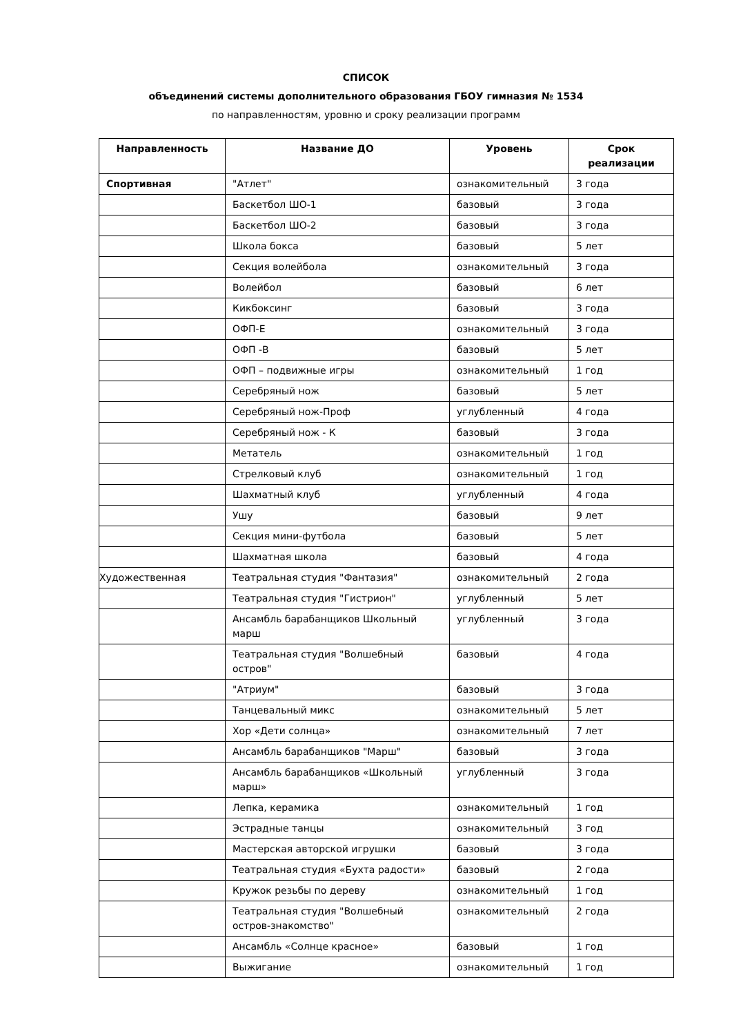СПИСОК
объединений системы дополнительного образования ГБОУ гимназия № 1534
по направленностям, уровню и сроку реализации программ
| Направленность | Название ДО | Уровень | Срок реализации |
| --- | --- | --- | --- |
| Спортивная | "Атлет" | ознакомительный | 3 года |
| | Баскетбол ШО-1 | базовый | 3 года |
| | Баскетбол ШО-2 | базовый | 3 года |
| | Школа бокса | базовый | 5 лет |
| | Секция волейбола | ознакомительный | 3 года |
| | Волейбол | базовый | 6 лет |
| | Кикбоксинг | базовый | 3 года |
| | ОФП-Е | ознакомительный | 3 года |
| | ОФП -В | базовый | 5 лет |
| | ОФП – подвижные игры | ознакомительный | 1 год |
| | Серебряный нож | базовый | 5 лет |
| | Серебряный нож-Проф | углубленный | 4 года |
| | Серебряный нож - К | базовый | 3 года |
| | Метатель | ознакомительный | 1 год |
| | Стрелковый клуб | ознакомительный | 1 год |
| | Шахматный клуб | углубленный | 4 года |
| | Ушу | базовый | 9 лет |
| | Секция мини-футбола | базовый | 5 лет |
| | Шахматная школа | базовый | 4 года |
| Художественная | Театральная студия "Фантазия" | ознакомительный | 2 года |
| | Театральная студия "Гистрион" | углубленный | 5 лет |
| | Ансамбль барабанщиков Школьный марш | углубленный | 3 года |
| | Театральная студия "Волшебный остров" | базовый | 4 года |
| | "Атриум" | базовый | 3 года |
| | Танцевальный микс | ознакомительный | 5 лет |
| | Хор «Дети солнца» | ознакомительный | 7 лет |
| | Ансамбль барабанщиков "Марш" | базовый | 3 года |
| | Ансамбль барабанщиков «Школьный марш» | углубленный | 3 года |
| | Лепка, керамика | ознакомительный | 1 год |
| | Эстрадные танцы | ознакомительный | 3 год |
| | Мастерская авторской игрушки | базовый | 3 года |
| | Театральная студия «Бухта радости» | базовый | 2 года |
| | Кружок резьбы по дереву | ознакомительный | 1 год |
| | Театральная студия "Волшебный остров-знакомство" | ознакомительный | 2 года |
| | Ансамбль «Солнце красное» | базовый | 1 год |
| | Выжигание | ознакомительный | 1 год |